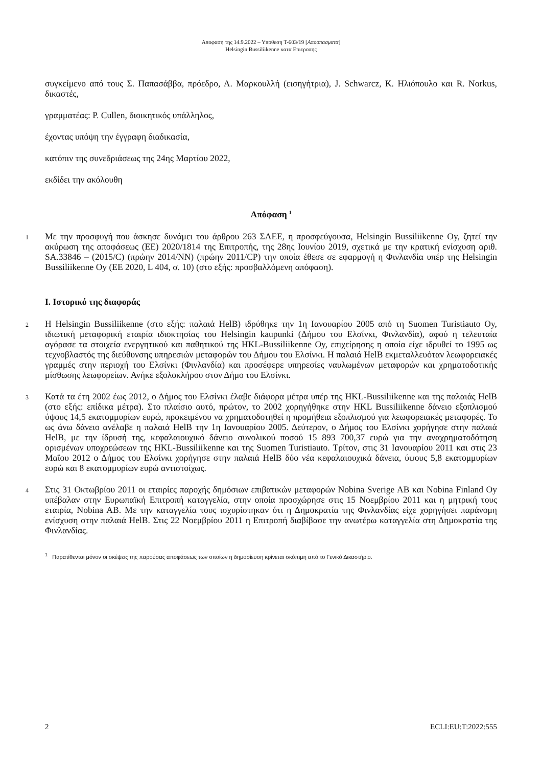Αποφαση της 14.9.2022 – Υποθεση T-603/19 [Αποσπασματα]
Helsingin Bussiliikenne κατα Επιτροπης
συγκείμενο από τους Σ. Παπασάββα, πρόεδρο, Α. Μαρκουλλή (εισηγήτρια), J. Schwarcz, K. Ηλιόπουλο και R. Norkus, δικαστές,
γραμματέας: P. Cullen, διοικητικός υπάλληλος,
έχοντας υπόψη την έγγραφη διαδικασία,
κατόπιν της συνεδριάσεως της 24ης Μαρτίου 2022,
εκδίδει την ακόλουθη
Απόφαση <sup>1</sup>
1
Με την προσφυγή που άσκησε δυνάμει του άρθρου 263 ΣΛΕΕ, η προσφεύγουσα, Helsingin Bussiliikenne Oy, ζητεί την ακύρωση της αποφάσεως (ΕΕ) 2020/1814 της Επιτροπής, της 28ης Ιουνίου 2019, σχετικά με την κρατική ενίσχυση αριθ. SA.33846 – (2015/C) (πρώην 2014/NN) (πρώην 2011/CP) την οποία έθεσε σε εφαρμογή η Φινλανδία υπέρ της Helsingin Bussiliikenne Oy (ΕΕ 2020, L 404, σ. 10) (στο εξής: προσβαλλόμενη απόφαση).
I. Ιστορικό της διαφοράς
2
Η Helsingin Bussiliikenne (στο εξής: παλαιά HelB) ιδρύθηκε την 1η Ιανουαρίου 2005 από τη Suomen Turistiauto Oy, ιδιωτική μεταφορική εταιρία ιδιοκτησίας του Helsingin kaupunki (Δήμου του Ελσίνκι, Φινλανδία), αφού η τελευταία αγόρασε τα στοιχεία ενεργητικού και παθητικού της HKL-Bussiliikenne Oy, επιχείρησης η οποία είχε ιδρυθεί το 1995 ως τεχνοβλαστός της διεύθυνσης υπηρεσιών μεταφορών του Δήμου του Ελσίνκι. Η παλαιά HelB εκμεταλλευόταν λεωφορειακές γραμμές στην περιοχή του Ελσίνκι (Φινλανδία) και προσέφερε υπηρεσίες ναυλωμένων μεταφορών και χρηματοδοτικής μίσθωσης λεωφορείων. Ανήκε εξολοκλήρου στον Δήμο του Ελσίνκι.
3
Κατά τα έτη 2002 έως 2012, ο Δήμος του Ελσίνκι έλαβε διάφορα μέτρα υπέρ της HKL-Bussiliikenne και της παλαιάς HelB (στο εξής: επίδικα μέτρα). Στο πλαίσιο αυτό, πρώτον, το 2002 χορηγήθηκε στην HKL Bussiliikenne δάνειο εξοπλισμού ύψους 14,5 εκατομμυρίων ευρώ, προκειμένου να χρηματοδοτηθεί η προμήθεια εξοπλισμού για λεωφορειακές μεταφορές. Το ως άνω δάνειο ανέλαβε η παλαιά HelB την 1η Ιανουαρίου 2005. Δεύτερον, ο Δήμος του Ελσίνκι χορήγησε στην παλαιά HelB, με την ίδρυσή της, κεφαλαιουχικό δάνειο συνολικού ποσού 15 893 700,37 ευρώ για την αναχρηματοδότηση ορισμένων υποχρεώσεων της HKL-Bussiliikenne και της Suomen Turistiauto. Τρίτον, στις 31 Ιανουαρίου 2011 και στις 23 Μαΐου 2012 ο Δήμος του Ελσίνκι χορήγησε στην παλαιά HelB δύο νέα κεφαλαιουχικά δάνεια, ύψους 5,8 εκατομμυρίων ευρώ και 8 εκατομμυρίων ευρώ αντιστοίχως.
4
Στις 31 Οκτωβρίου 2011 οι εταιρίες παροχής δημόσιων επιβατικών μεταφορών Nobina Sverige AB και Nobina Finland Oy υπέβαλαν στην Ευρωπαϊκή Επιτροπή καταγγελία, στην οποία προσχώρησε στις 15 Νοεμβρίου 2011 και η μητρική τους εταιρία, Nobina AB. Με την καταγγελία τους ισχυρίστηκαν ότι η Δημοκρατία της Φινλανδίας είχε χορηγήσει παράνομη ενίσχυση στην παλαιά HelB. Στις 22 Νοεμβρίου 2011 η Επιτροπή διαβίβασε την ανωτέρω καταγγελία στη Δημοκρατία της Φινλανδίας.
<sup>1</sup> Παρατίθενται μόνον οι σκέψεις της παρούσας αποφάσεως των οποίων η δημοσίευση κρίνεται σκόπιμη από το Γενικό Δικαστήριο.
2 ECLI:EU:T:2022:555